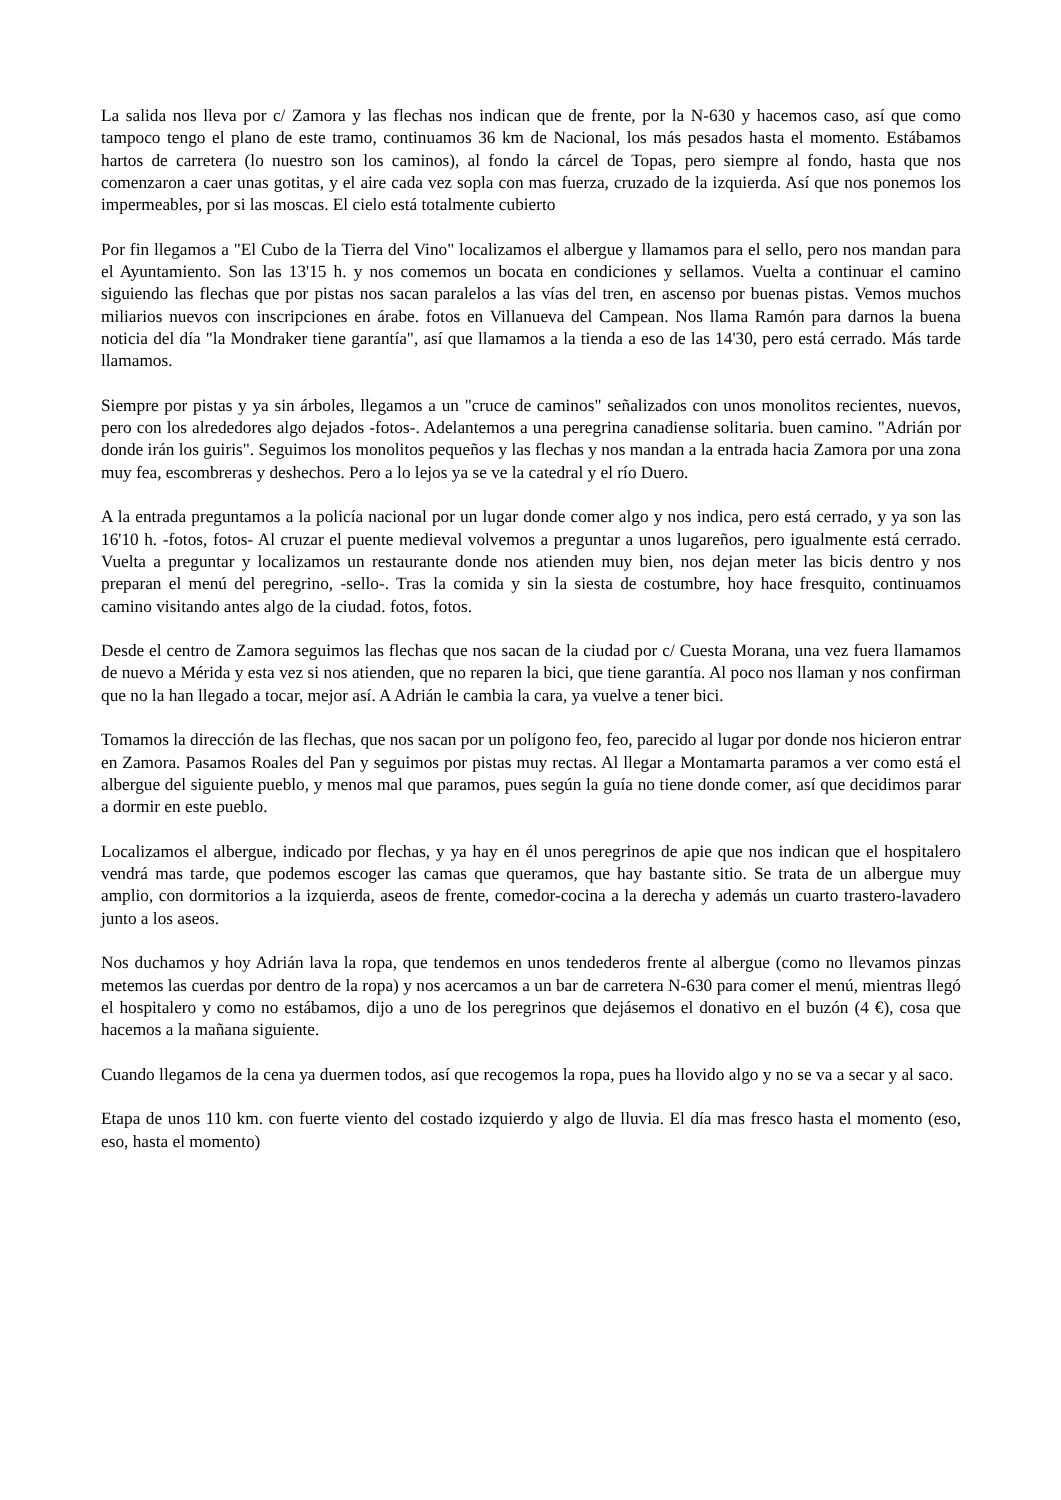La salida nos lleva por c/ Zamora y las flechas nos indican que de frente, por la N-630 y hacemos caso, así que como tampoco tengo el plano de este tramo, continuamos 36 km de Nacional, los más pesados hasta el momento. Estábamos hartos de carretera (lo nuestro son los caminos), al fondo la cárcel de Topas, pero siempre al fondo, hasta que nos comenzaron a caer unas gotitas, y el aire cada vez sopla con mas fuerza, cruzado de la izquierda. Así que nos ponemos los impermeables, por si las moscas. El cielo está totalmente cubierto
Por fin llegamos a "El Cubo de la Tierra del Vino" localizamos el albergue y llamamos para el sello, pero nos mandan para el Ayuntamiento. Son las 13'15 h. y nos comemos un bocata en condiciones y sellamos. Vuelta a continuar el camino siguiendo las flechas que por pistas nos sacan paralelos a las vías del tren, en ascenso por buenas pistas. Vemos muchos miliarios nuevos con inscripciones en árabe. fotos en Villanueva del Campean. Nos llama Ramón para darnos la buena noticia del día "la Mondraker tiene garantía", así que llamamos a la tienda a eso de las 14'30, pero está cerrado. Más tarde llamamos.
Siempre por pistas y ya sin árboles, llegamos a un "cruce de caminos" señalizados con unos monolitos recientes, nuevos, pero con los alrededores algo dejados -fotos-. Adelantemos a una peregrina canadiense solitaria. buen camino. "Adrián por donde irán los guiris". Seguimos los monolitos pequeños y las flechas y nos mandan a la entrada hacia Zamora por una zona muy fea, escombreras y deshechos. Pero a lo lejos ya se ve la catedral y el río Duero.
A la entrada preguntamos a la policía nacional por un lugar donde comer algo y nos indica, pero está cerrado, y ya son las 16'10 h. -fotos, fotos- Al cruzar el puente medieval volvemos a preguntar a unos lugareños, pero igualmente está cerrado. Vuelta a preguntar y localizamos un restaurante donde nos atienden muy bien, nos dejan meter las bicis dentro y nos preparan el menú del peregrino, -sello-. Tras la comida y sin la siesta de costumbre, hoy hace fresquito, continuamos camino visitando antes algo de la ciudad. fotos, fotos.
Desde el centro de Zamora seguimos las flechas que nos sacan de la ciudad por c/ Cuesta Morana, una vez fuera llamamos de nuevo a Mérida y esta vez si nos atienden, que no reparen la bici, que tiene garantía. Al poco nos llaman y nos confirman que no la han llegado a tocar, mejor así. A Adrián le cambia la cara, ya vuelve a tener bici.
Tomamos la dirección de las flechas, que nos sacan por un polígono feo, feo, parecido al lugar por donde nos hicieron entrar en Zamora. Pasamos Roales del Pan y seguimos por pistas muy rectas. Al llegar a Montamarta paramos a ver como está el albergue del siguiente pueblo, y menos mal que paramos, pues según la guía no tiene donde comer, así que decidimos parar a dormir en este pueblo.
Localizamos el albergue, indicado por flechas, y ya hay en él unos peregrinos de apie que nos indican que el hospitalero vendrá mas tarde, que podemos escoger las camas que queramos, que hay bastante sitio. Se trata de un albergue muy amplio, con dormitorios a la izquierda, aseos de frente, comedor-cocina a la derecha y además un cuarto trastero-lavadero junto a los aseos.
Nos duchamos y hoy Adrián lava la ropa, que tendemos en unos tendederos frente al albergue (como no llevamos pinzas metemos las cuerdas por dentro de la ropa) y nos acercamos a un bar de carretera N-630 para comer el menú, mientras llegó el hospitalero y como no estábamos, dijo a uno de los peregrinos que dejásemos el donativo en el buzón (4 €), cosa que hacemos a la mañana siguiente.
Cuando llegamos de la cena ya duermen todos, así que recogemos la ropa, pues ha llovido algo y no se va a secar y al saco.
Etapa de unos 110 km. con fuerte viento del costado izquierdo y algo de lluvia. El día mas fresco hasta el momento (eso, eso, hasta el momento)